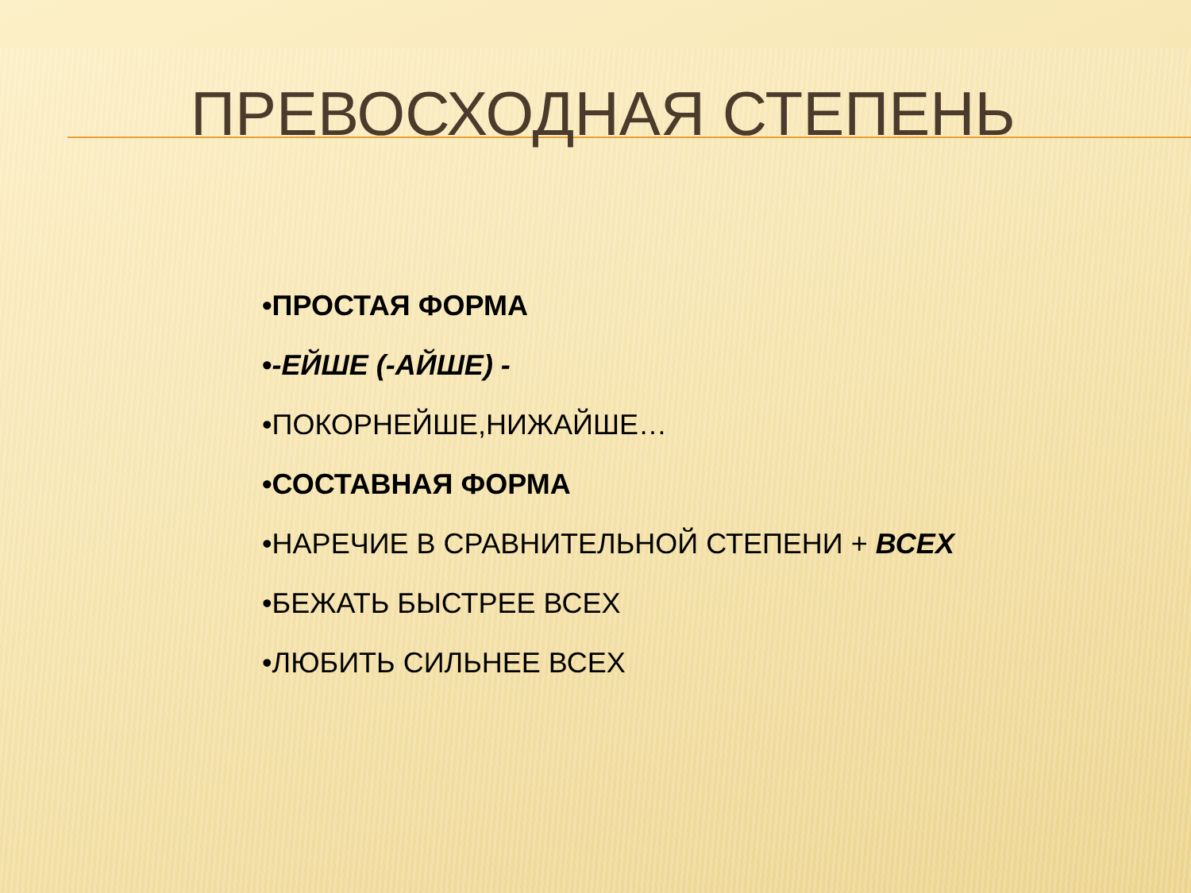ПРЕВОСХОДНАЯ СТЕПЕНЬ
•ПРОСТАЯ ФОРМА
•-ЕЙШЕ (-АЙШЕ) -
•ПОКОРНЕЙШЕ,НИЖАЙШЕ…
•СОСТАВНАЯ ФОРМА
•НАРЕЧИЕ В СРАВНИТЕЛЬНОЙ СТЕПЕНИ + ВСЕХ
•БЕЖАТЬ БЫСТРЕЕ ВСЕХ
•ЛЮБИТЬ СИЛЬНЕЕ ВСЕХ